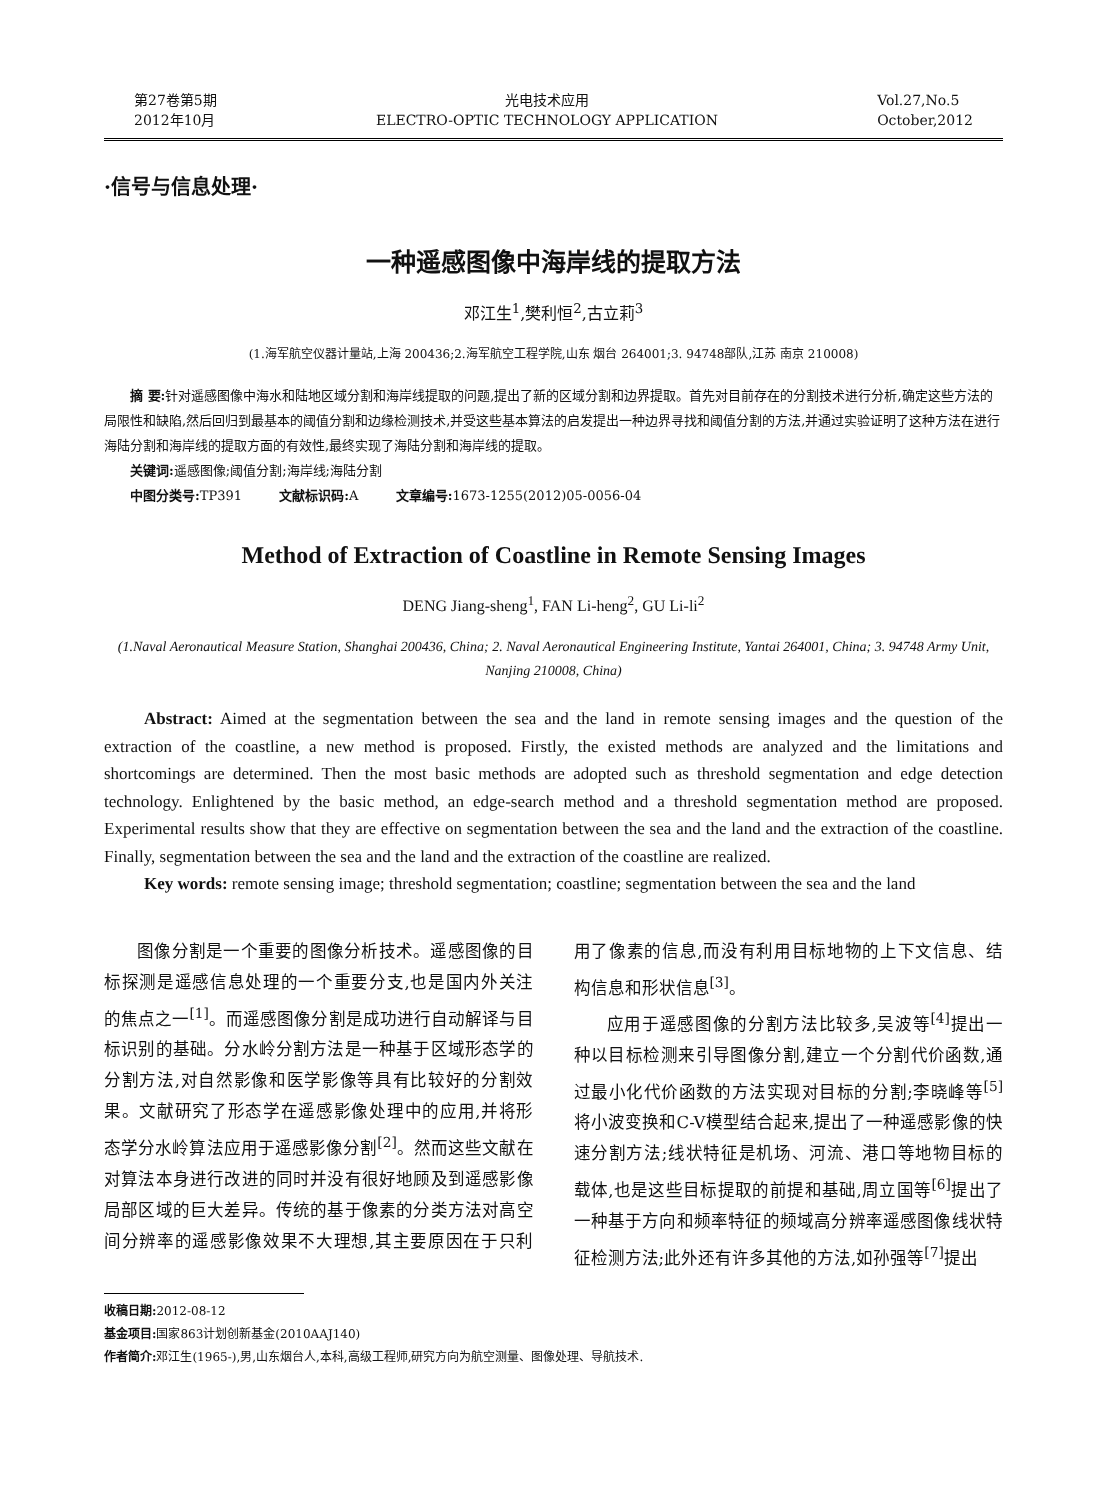第27卷第5期
2012年10月
光电技术应用
ELECTRO-OPTIC TECHNOLOGY APPLICATION
Vol.27,No.5
October,2012
·信号与信息处理·
一种遥感图像中海岸线的提取方法
邓江生<sup>1</sup>,樊利恒<sup>2</sup>,古立莉<sup>3</sup>
(1.海军航空仪器计量站,上海 200436;2.海军航空工程学院,山东 烟台 264001;3. 94748部队,江苏 南京 210008)
摘 要: 针对遥感图像中海水和陆地区域分割和海岸线提取的问题,提出了新的区域分割和边界提取。首先对目前存在的分割技术进行分析,确定这些方法的局限性和缺陷,然后回归到最基本的阈值分割和边缘检测技术,并受这些基本算法的启发提出一种边界寻找和阈值分割的方法,并通过实验证明了这种方法在进行海陆分割和海岸线的提取方面的有效性,最终实现了海陆分割和海岸线的提取。
关键词: 遥感图像;阈值分割;海岸线;海陆分割
中图分类号: TP391 文献标识码: A 文章编号: 1673-1255(2012)05-0056-04
Method of Extraction of Coastline in Remote Sensing Images
DENG Jiang-sheng<sup>1</sup>, FAN Li-heng<sup>2</sup>, GU Li-li<sup>2</sup>
(1.Naval Aeronautical Measure Station, Shanghai 200436, China; 2. Naval Aeronautical Engineering Institute, Yantai 264001, China; 3. 94748 Army Unit, Nanjing 210008, China)
Abstract: Aimed at the segmentation between the sea and the land in remote sensing images and the question of the extraction of the coastline, a new method is proposed. Firstly, the existed methods are analyzed and the limitations and shortcomings are determined. Then the most basic methods are adopted such as threshold segmentation and edge detection technology. Enlightened by the basic method, an edge-search method and a threshold segmentation method are proposed. Experimental results show that they are effective on segmentation between the sea and the land and the extraction of the coastline. Finally, segmentation between the sea and the land and the extraction of the coastline are realized.
Key words: remote sensing image; threshold segmentation; coastline; segmentation between the sea and the land
图像分割是一个重要的图像分析技术。遥感图像的目标探测是遥感信息处理的一个重要分支,也是国内外关注的焦点之一<sup>[1]</sup>。而遥感图像分割是成功进行自动解译与目标识别的基础。分水岭分割方法是一种基于区域形态学的分割方法,对自然影像和医学影像等具有比较好的分割效果。文献研究了形态学在遥感影像处理中的应用,并将形态学分水岭算法应用于遥感影像分割<sup>[2]</sup>。然而这些文献在对算法本身进行改进的同时并没有很好地顾及到遥感影像局部区域的巨大差异。传统的基于像素的分类方法对高空间分辨率的遥感影像效果不大理想,其主要原因在于只利用了像素的信息,而没有利用目标地物的上下文信息、结构信息和形状信息<sup>[3]</sup>。
应用于遥感图像的分割方法比较多,吴波等<sup>[4]</sup>提出一种以目标检测来引导图像分割,建立一个分割代价函数,通过最小化代价函数的方法实现对目标的分割;李晓峰等<sup>[5]</sup>将小波变换和C-V模型结合起来,提出了一种遥感影像的快速分割方法;线状特征是机场、河流、港口等地物目标的载体,也是这些目标提取的前提和基础,周立国等<sup>[6]</sup>提出了一种基于方向和频率特征的频域高分辨率遥感图像线状特征检测方法;此外还有许多其他的方法,如孙强等<sup>[7]</sup>提出
收稿日期: 2012-08-12
基金项目: 国家863计划创新基金(2010AAJ140)
作者简介: 邓江生(1965-),男,山东烟台人,本科,高级工程师,研究方向为航空测量、图像处理、导航技术.